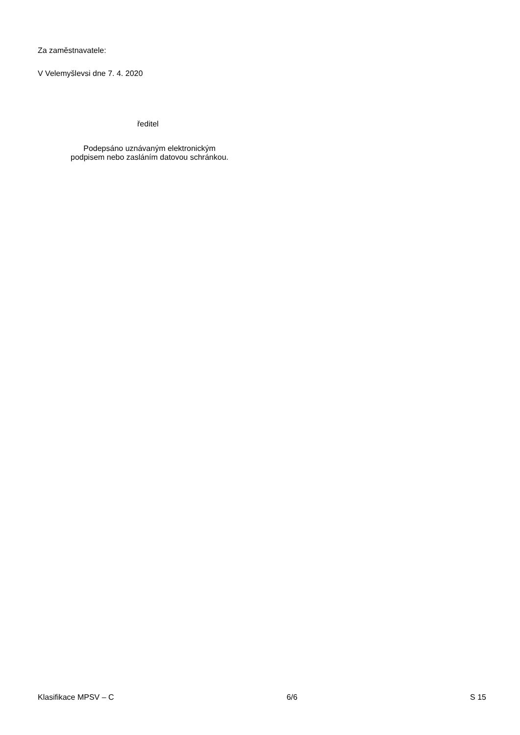Za zaměstnavatele:
V Velemyšlevsi dne 7. 4. 2020
ředitel
Podepsáno uznávaným elektronickým
podpisem nebo zasláním datovou schránkou.
Klasifikace MPSV – C 6/6 S 15